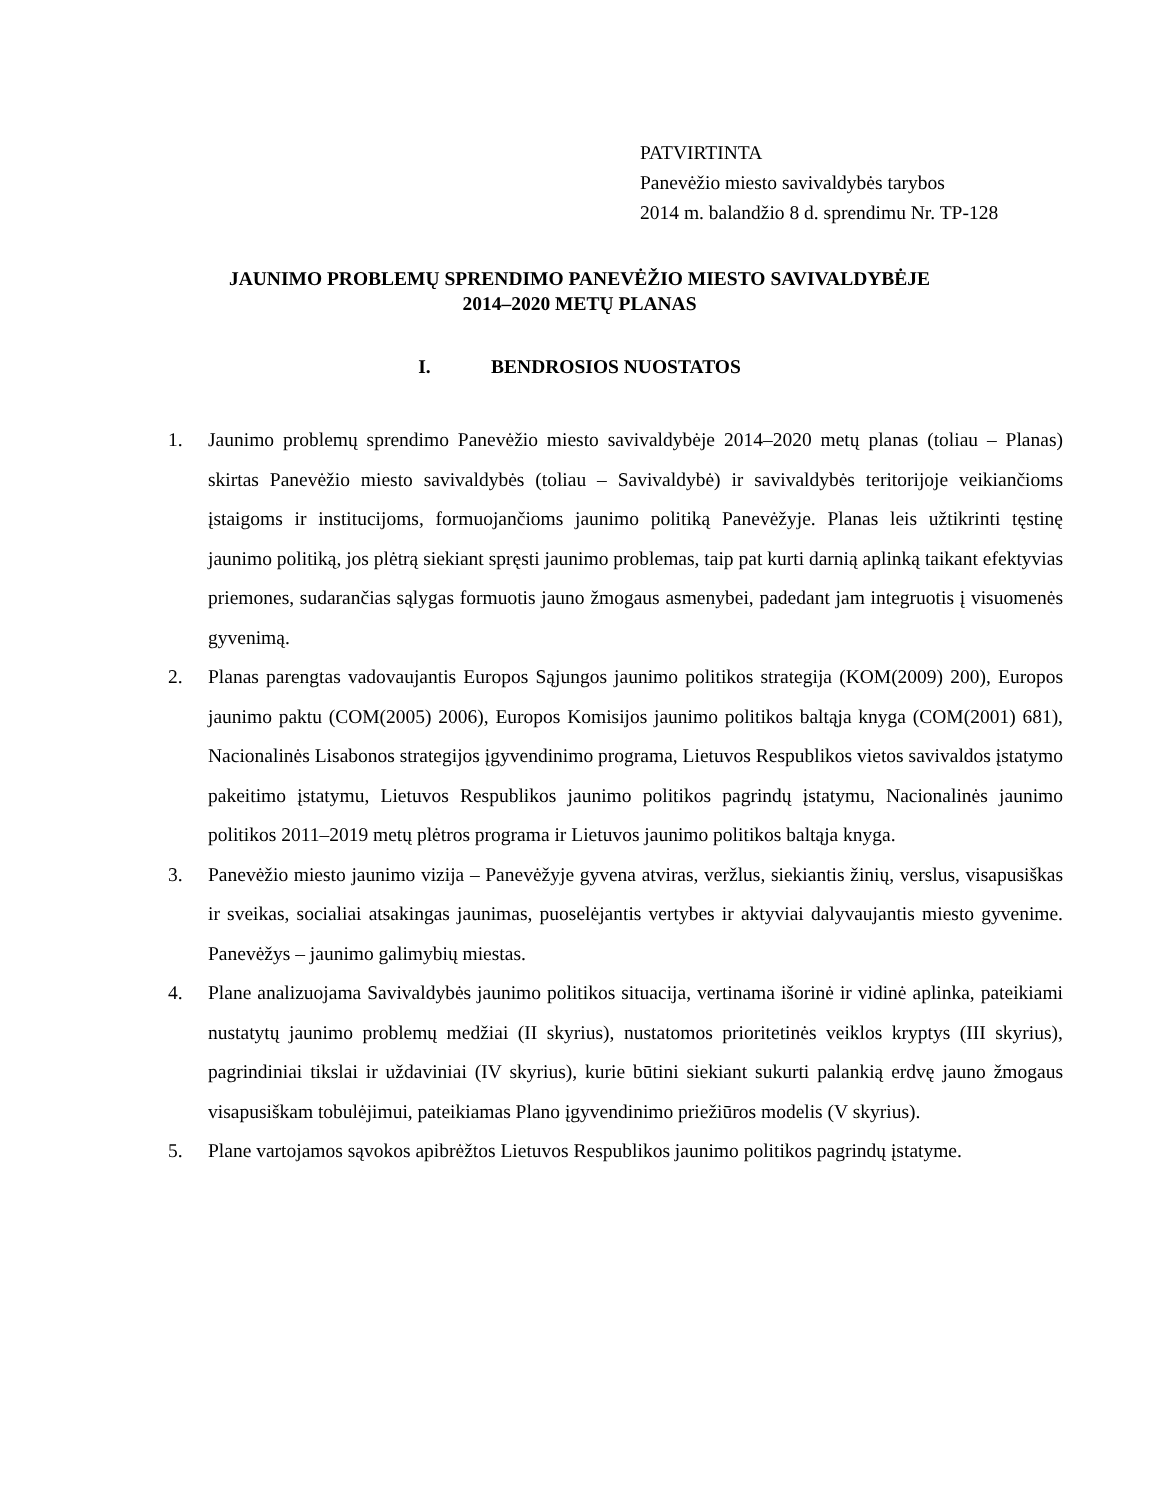PATVIRTINTA
Panevėžio miesto savivaldybės tarybos
2014 m. balandžio 8 d. sprendimu Nr. TP-128
JAUNIMO PROBLEMŲ SPRENDIMO PANEVĖŽIO MIESTO SAVIVALDYBĖJE
2014–2020 METŲ PLANAS
I. BENDROSIOS NUOSTATOS
1. Jaunimo problemų sprendimo Panevėžio miesto savivaldybėje 2014–2020 metų planas (toliau – Planas) skirtas Panevėžio miesto savivaldybės (toliau – Savivaldybė) ir savivaldybės teritorijoje veikiančioms įstaigoms ir institucijoms, formuojančioms jaunimo politiką Panevėžyje. Planas leis užtikrinti tęstinę jaunimo politiką, jos plėtrą siekiant spręsti jaunimo problemas, taip pat kurti darnią aplinką taikant efektyvias priemones, sudarančias sąlygas formuotis jauno žmogaus asmenybei, padedant jam integruotis į visuomenės gyvenimą.
2. Planas parengtas vadovaujantis Europos Sąjungos jaunimo politikos strategija (KOM(2009) 200), Europos jaunimo paktu (COM(2005) 2006), Europos Komisijos jaunimo politikos baltąja knyga (COM(2001) 681), Nacionalinės Lisabonos strategijos įgyvendinimo programa, Lietuvos Respublikos vietos savivaldos įstatymo pakeitimo įstatymu, Lietuvos Respublikos jaunimo politikos pagrindų įstatymu, Nacionalinės jaunimo politikos 2011–2019 metų plėtros programa ir Lietuvos jaunimo politikos baltąja knyga.
3. Panevėžio miesto jaunimo vizija – Panevėžyje gyvena atviras, veržlus, siekiantis žinių, verslus, visapusiškas ir sveikas, socialiai atsakingas jaunimas, puoselėjantis vertybes ir aktyviai dalyvaujantis miesto gyvenime. Panevėžys – jaunimo galimybių miestas.
4. Plane analizuojama Savivaldybės jaunimo politikos situacija, vertinama išorinė ir vidinė aplinka, pateikiami nustatytų jaunimo problemų medžiai (II skyrius), nustatomos prioritetinės veiklos kryptys (III skyrius), pagrindiniai tikslai ir uždaviniai (IV skyrius), kurie būtini siekiant sukurti palankią erdvę jauno žmogaus visapusiškam tobulėjimui, pateikiamas Plano įgyvendinimo priežiūros modelis (V skyrius).
5. Plane vartojamos sąvokos apibrėžtos Lietuvos Respublikos jaunimo politikos pagrindų įstatyme.